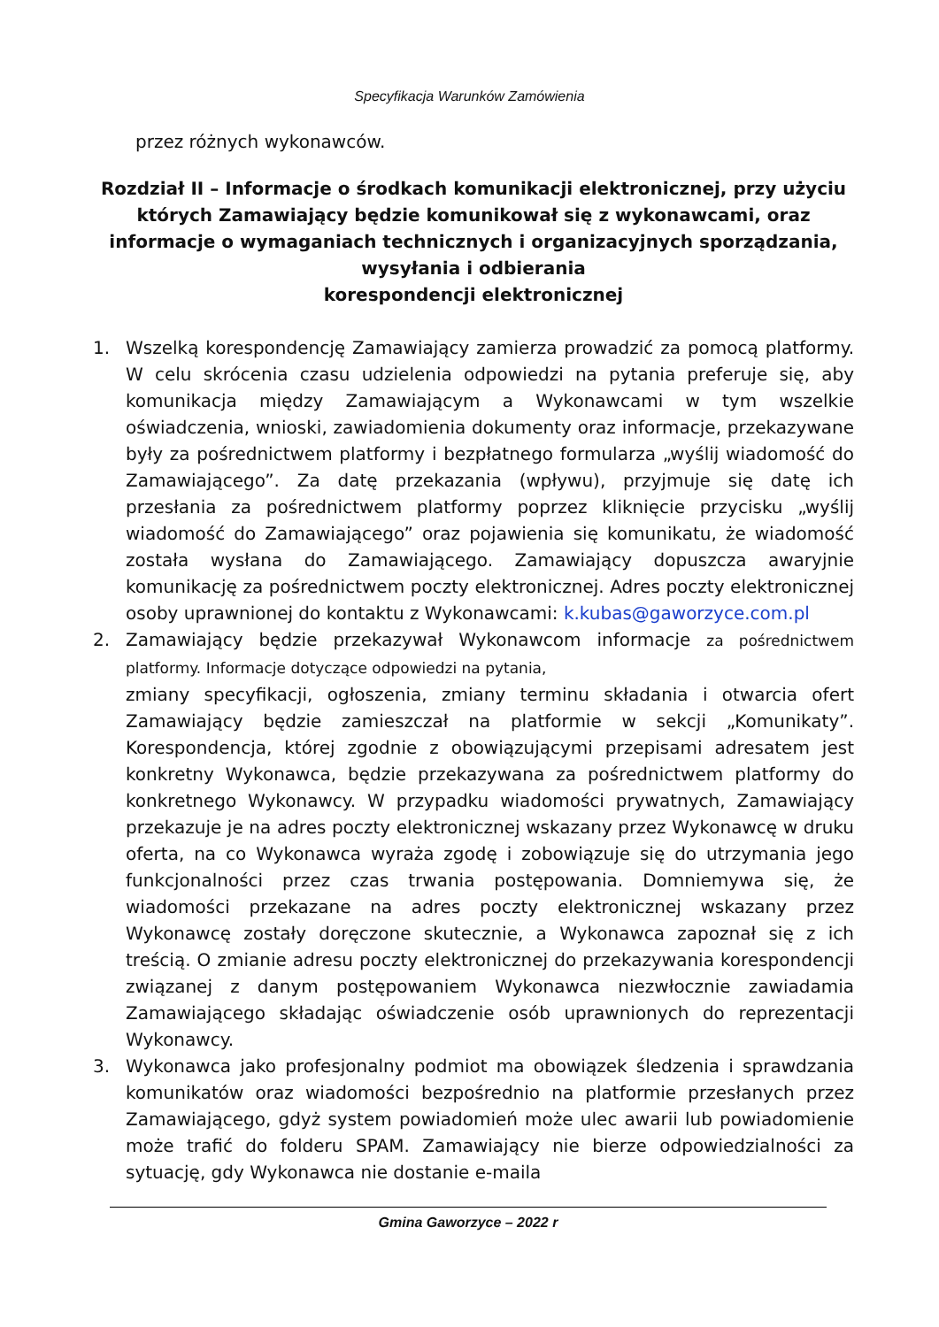Specyfikacja Warunków Zamówienia
przez różnych wykonawców.
Rozdział II – Informacje o środkach komunikacji elektronicznej, przy użyciu których Zamawiający będzie komunikował się z wykonawcami, oraz informacje o wymaganiach technicznych i organizacyjnych sporządzania, wysyłania i odbierania
korespondencji elektronicznej
1. Wszelką korespondencję Zamawiający zamierza prowadzić za pomocą platformy. W celu skrócenia czasu udzielenia odpowiedzi na pytania preferuje się, aby komunikacja między Zamawiającym a Wykonawcami w tym wszelkie oświadczenia, wnioski, zawiadomienia dokumenty oraz informacje, przekazywane były za pośrednictwem platformy i bezpłatnego formularza „wyślij wiadomość do Zamawiającego”. Za datę przekazania (wpływu), przyjmuje się datę ich przesłania za pośrednictwem platformy poprzez kliknięcie przycisku „wyślij wiadomość do Zamawiającego” oraz pojawienia się komunikatu, że wiadomość została wysłana do Zamawiającego. Zamawiający dopuszcza awaryjnie komunikację za pośrednictwem poczty elektronicznej. Adres poczty elektronicznej osoby uprawnionej do kontaktu z Wykonawcami: k.kubas@gaworzyce.com.pl
2. Zamawiający będzie przekazywał Wykonawcom informacje za pośrednictwem platformy. Informacje dotyczące odpowiedzi na pytania,
zmiany specyfikacji, ogłoszenia, zmiany terminu składania i otwarcia ofert Zamawiający będzie zamieszczał na platformie w sekcji „Komunikaty”. Korespondencja, której zgodnie z obowiązującymi przepisami adresatem jest konkretny Wykonawca, będzie przekazywana za pośrednictwem platformy do konkretnego Wykonawcy. W przypadku wiadomości prywatnych, Zamawiający przekazuje je na adres poczty elektronicznej wskazany przez Wykonawcę w druku oferta, na co Wykonawca wyraża zgodę i zobowiązuje się do utrzymania jego funkcjonalności przez czas trwania postępowania. Domniemywa się, że wiadomości przekazane na adres poczty elektronicznej wskazany przez Wykonawcę zostały doręczone skutecznie, a Wykonawca zapoznał się z ich treścią. O zmianie adresu poczty elektronicznej do przekazywania korespondencji związanej z danym postępowaniem Wykonawca niezwłocznie zawiadamia Zamawiającego składając oświadczenie osób uprawnionych do reprezentacji Wykonawcy.
3. Wykonawca jako profesjonalny podmiot ma obowiązek śledzenia i sprawdzania komunikatów oraz wiadomości bezpośrednio na platformie przesłanych przez Zamawiającego, gdyż system powiadomień może ulec awarii lub powiadomienie może trafić do folderu SPAM. Zamawiający nie bierze odpowiedzialności za sytuację, gdy Wykonawca nie dostanie e-maila
Gmina Gaworzyce – 2022 r